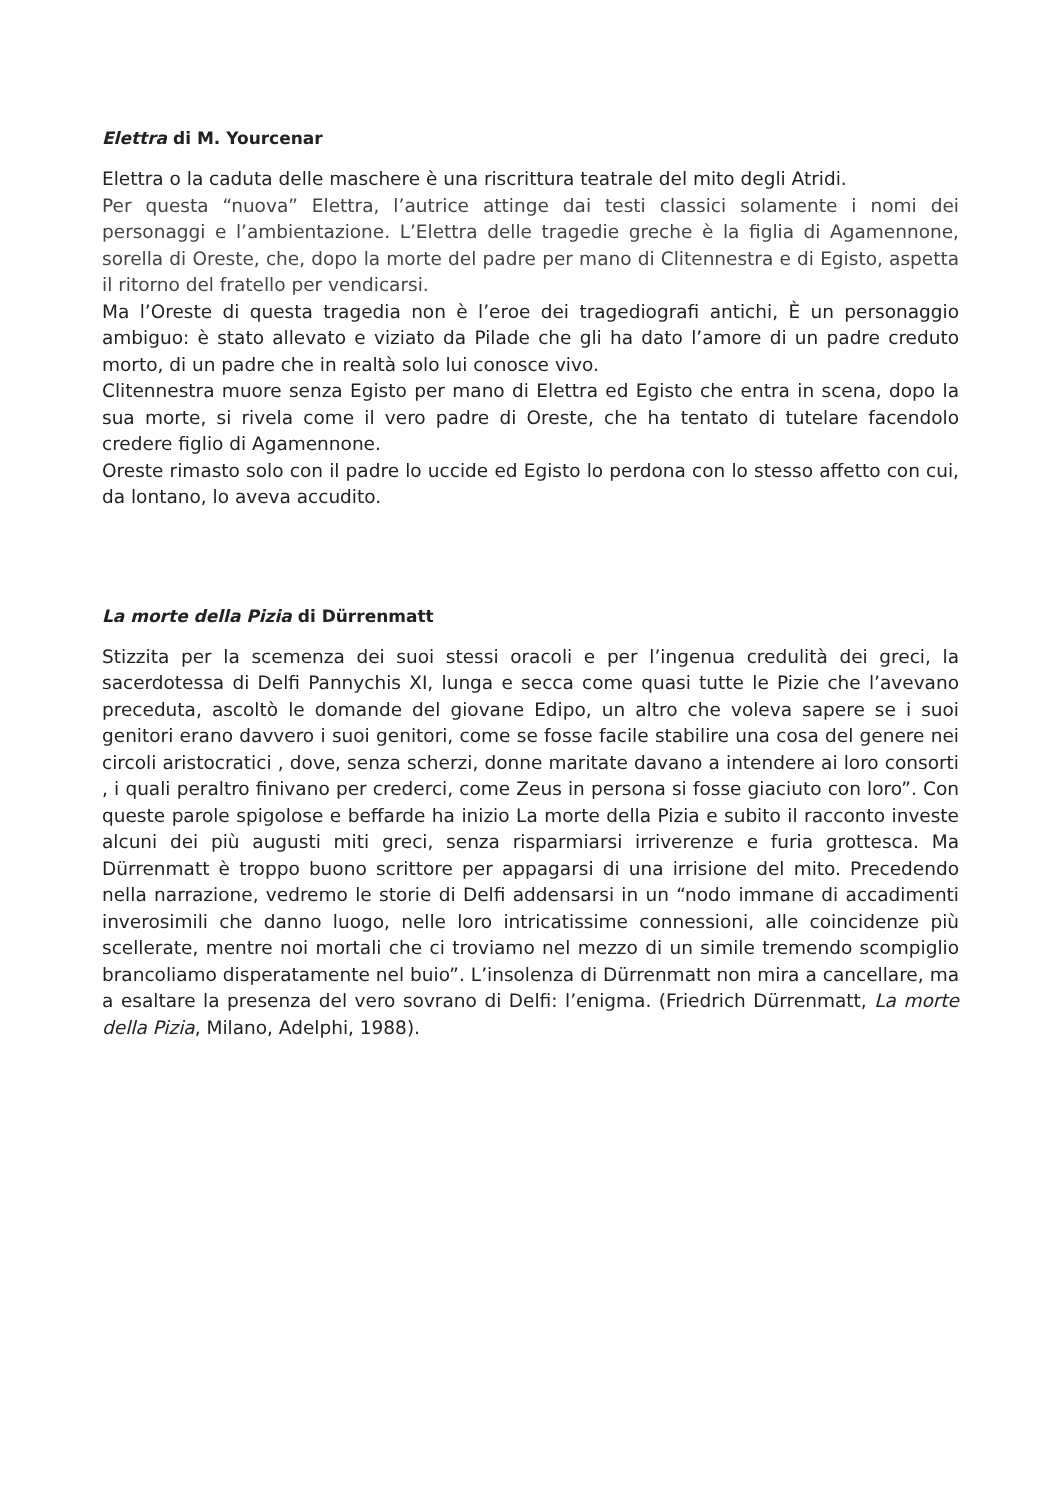Elettra di M. Yourcenar
Elettra o la caduta delle maschere è una riscrittura teatrale del mito degli Atridi.
Per questa “nuova” Elettra, l’autrice attinge dai testi classici solamente i nomi dei personaggi e l’ambientazione. L’Elettra delle tragedie greche è la figlia di Agamennone, sorella di Oreste, che, dopo la morte del padre per mano di Clitennestra e di Egisto, aspetta il ritorno del fratello per vendicarsi.
Ma l’Oreste di questa tragedia non è l’eroe dei tragediografi antichi, È un personaggio ambiguo: è stato allevato e viziato da Pilade che gli ha dato l’amore di un padre creduto morto, di un padre che in realtà solo lui conosce vivo.
Clitennestra muore senza Egisto per mano di Elettra ed Egisto che entra in scena, dopo la sua morte, si rivela come il vero padre di Oreste, che ha tentato di tutelare facendolo credere figlio di Agamennone.
Oreste rimasto solo con il padre lo uccide ed Egisto lo perdona con lo stesso affetto con cui, da lontano, lo aveva accudito.
La morte della Pizia di Dürrenmatt
Stizzita per la scemenza dei suoi stessi oracoli e per l’ingenua credulità dei greci, la sacerdotessa di Delfi Pannychis XI, lunga e secca come quasi tutte le Pizie che l’avevano preceduta, ascoltò le domande del giovane Edipo, un altro che voleva sapere se i suoi genitori erano davvero i suoi genitori, come se fosse facile stabilire una cosa del genere nei circoli aristocratici , dove, senza scherzi, donne maritate davano a intendere ai loro consorti , i quali peraltro finivano per crederci, come Zeus in persona si fosse giaciuto con loro”. Con queste parole spigolose e beffarde ha inizio La morte della Pizia e subito il racconto investe alcuni dei più augusti miti greci, senza risparmiarsi irriverenze e furia grottesca. Ma Dürrenmatt è troppo buono scrittore per appagarsi di una irrisione del mito. Precedendo nella narrazione, vedremo le storie di Delfi addensarsi in un “nodo immane di accadimenti inverosimili che danno luogo, nelle loro intricatissime connessioni, alle coincidenze più scellerate, mentre noi mortali che ci troviamo nel mezzo di un simile tremendo scompiglio brancoliamo disperatamente nel buio”. L’insolenza di Dürrenmatt non mira a cancellare, ma a esaltare la presenza del vero sovrano di Delfi: l’enigma. (Friedrich Dürrenmatt, La morte della Pizia, Milano, Adelphi, 1988).